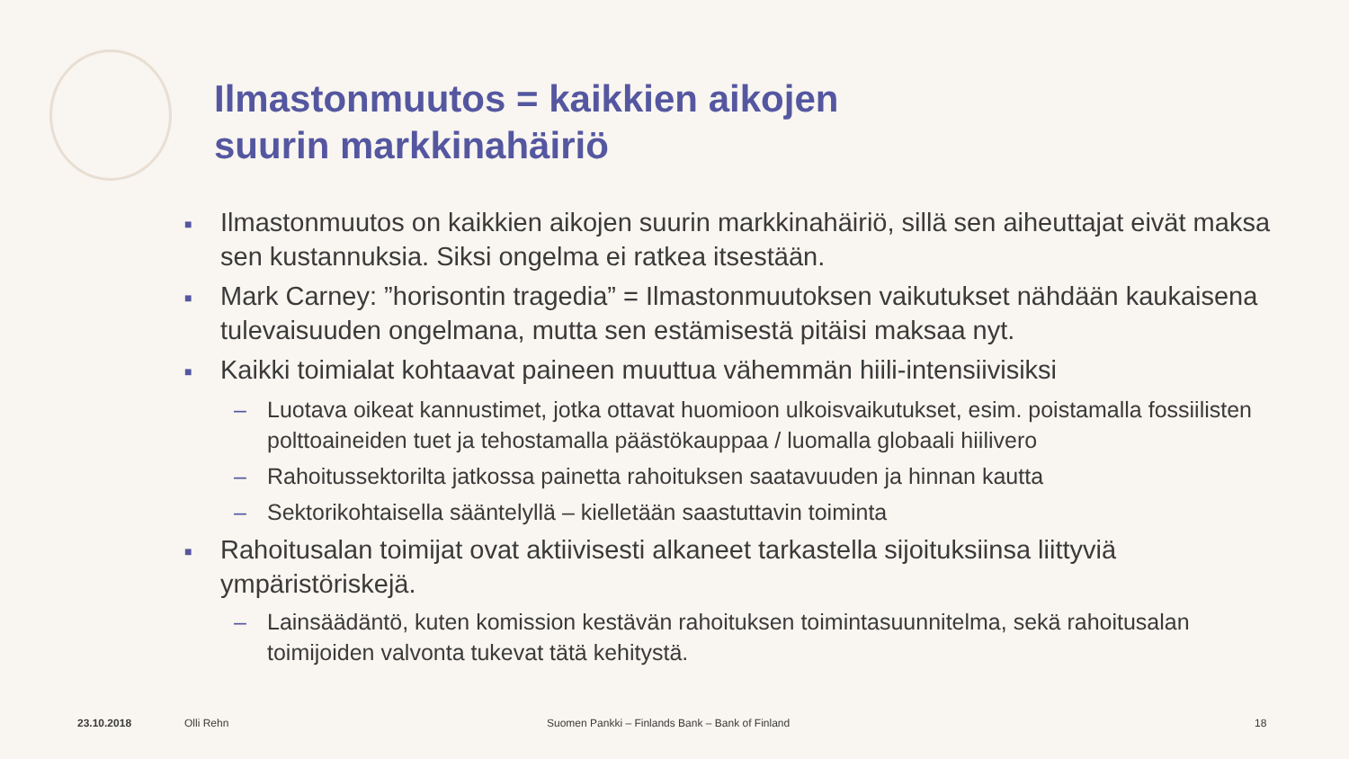Ilmastonmuutos = kaikkien aikojen
suurin markkinahäiriö
■ Ilmastonmuutos on kaikkien aikojen suurin markkinahäiriö, sillä sen aiheuttajat eivät maksa sen kustannuksia. Siksi ongelma ei ratkea itsestään.
■ Mark Carney: ”horisontin tragedia” = Ilmastonmuutoksen vaikutukset nähdään kaukaisena tulevaisuuden ongelmana, mutta sen estämisestä pitäisi maksaa nyt.
■ Kaikki toimialat kohtaavat paineen muuttua vähemmän hiili-intensiivisiksi
– Luotava oikeat kannustimet, jotka ottavat huomioon ulkoisvaikutukset, esim. poistamalla fossiilisten polttoaineiden tuet ja tehostamalla päästökauppaa / luomalla globaali hiilivero
– Rahoitussektorilta jatkossa painetta rahoituksen saatavuuden ja hinnan kautta
– Sektorikohtaisella sääntelyllä – kielletään saastuttavin toiminta
■ Rahoitusalan toimijat ovat aktiivisesti alkaneet tarkastella sijoituksiinsa liittyviä ympäristöriskejä.
– Lainsäädäntö, kuten komission kestävän rahoituksen toimintasuunnitelma, sekä rahoitusalan toimijoiden valvonta tukevat tätä kehitystä.
23.10.2018 Olli Rehn Suomen Pankki – Finlands Bank – Bank of Finland 18